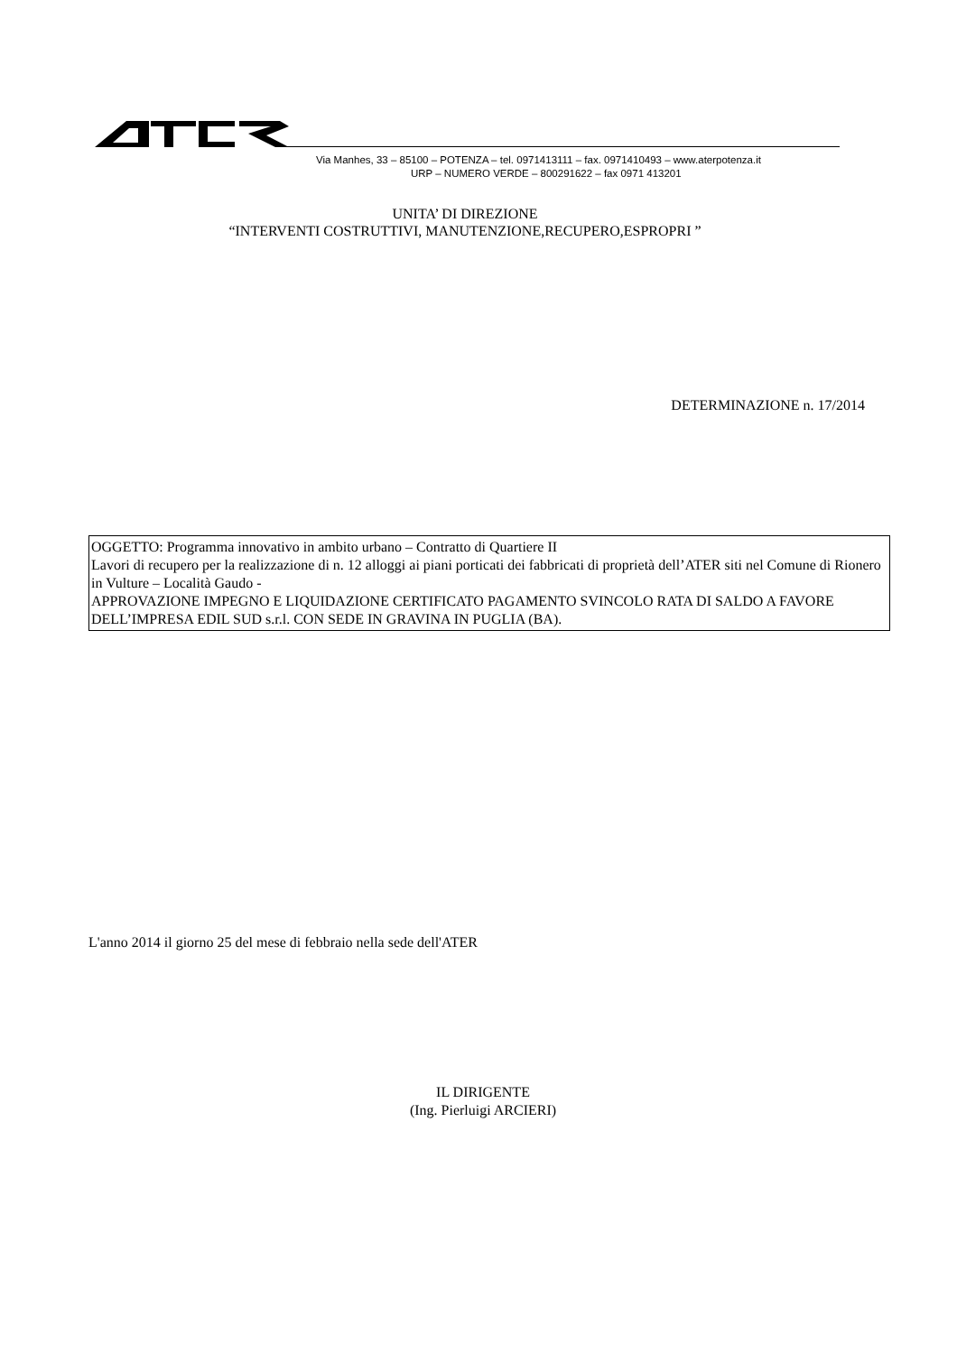Via Manhes, 33 – 85100 – POTENZA – tel. 0971413111 – fax. 0971410493 – www.aterpotenza.it
URP – NUMERO VERDE – 800291622 – fax 0971 413201
UNITA’ DI DIREZIONE
“INTERVENTI COSTRUTTIVI, MANUTENZIONE,RECUPERO,ESPROPRI ”
DETERMINAZIONE n. 17/2014
OGGETTO: Programma innovativo in ambito urbano – Contratto di Quartiere II
Lavori di recupero per la realizzazione di n. 12 alloggi ai piani porticati dei fabbricati di proprietà dell’ATER siti nel Comune di Rionero in Vulture – Località Gaudo -
APPROVAZIONE IMPEGNO E LIQUIDAZIONE CERTIFICATO PAGAMENTO SVINCOLO RATA DI SALDO A FAVORE DELL’IMPRESA EDIL SUD s.r.l. CON SEDE IN GRAVINA IN PUGLIA (BA).
L'anno 2014 il giorno 25 del mese di febbraio nella sede dell'ATER
IL DIRIGENTE
(Ing. Pierluigi ARCIERI)